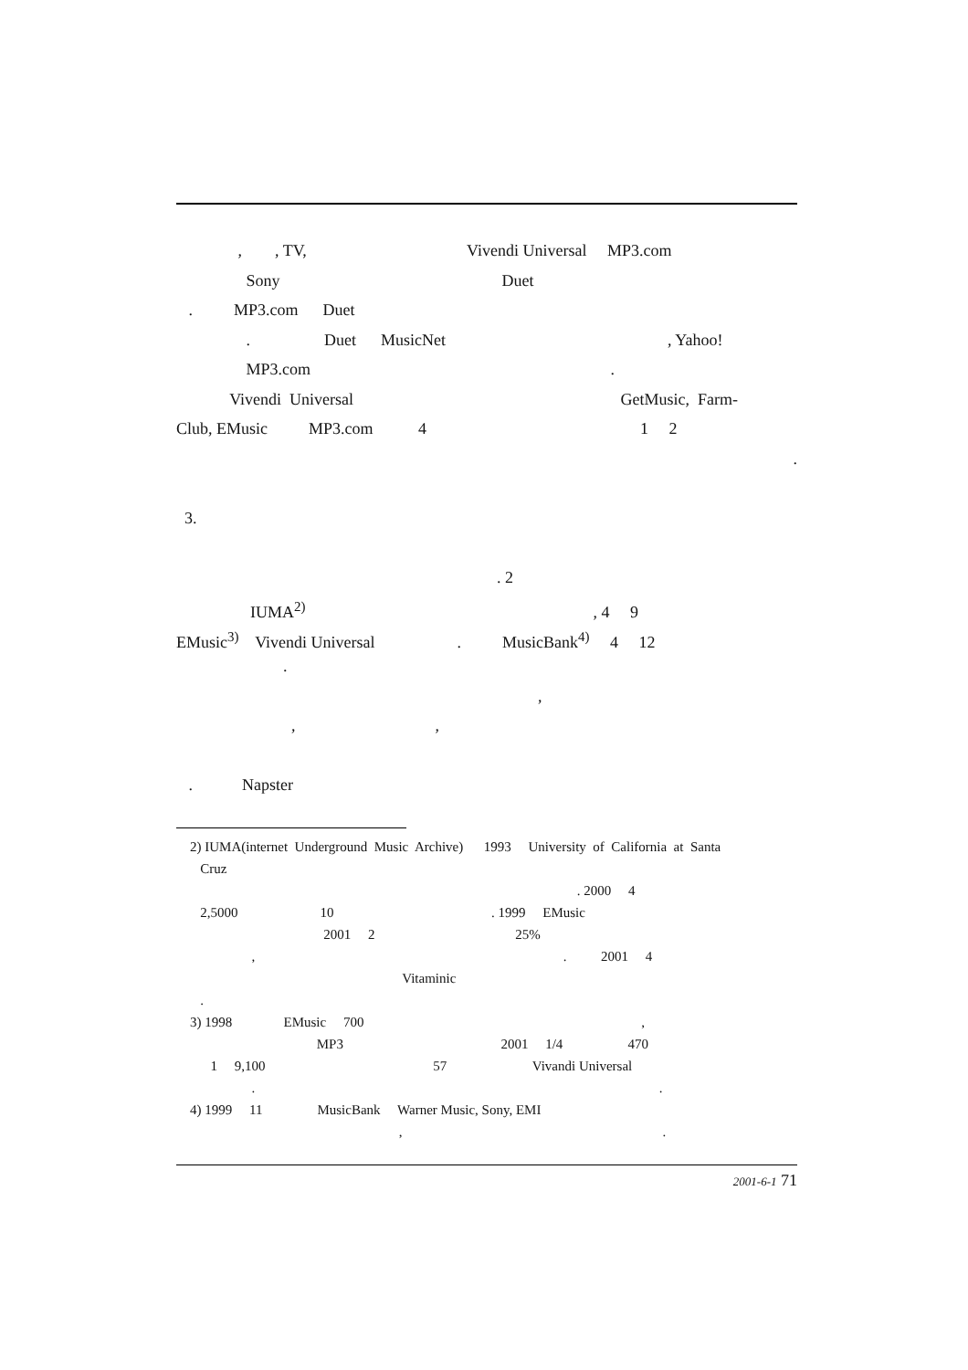, , TV, Vivendi Universal MP3.com
Sony Duet
. MP3.com Duet
. Duet MusicNet , Yahoo!
MP3.com .
Vivendi Universal GetMusic, Farm-
Club, EMusic MP3.com 4 1 2
.
3.
. 2
IUMA<sup>2)</sup> , 4 9
EMusic<sup>3)</sup> Vivendi Universal . MusicBank<sup>4)</sup> 4 12
.
,
, ,
. Napster
2) IUMA(internet Underground Music Archive) 1993 University of California at Santa
Cruz
. 2000 4
2,5000 10 . 1999 EMusic
2001 2 25%
, . 2001 4
Vitaminic
.
3) 1998 EMusic 700 ,
MP3 2001 1/4 470
1 9,100 57 Vivandi Universal
. .
4) 1999 11 MusicBank Warner Music, Sony, EMI
, .
2001-6-1 71